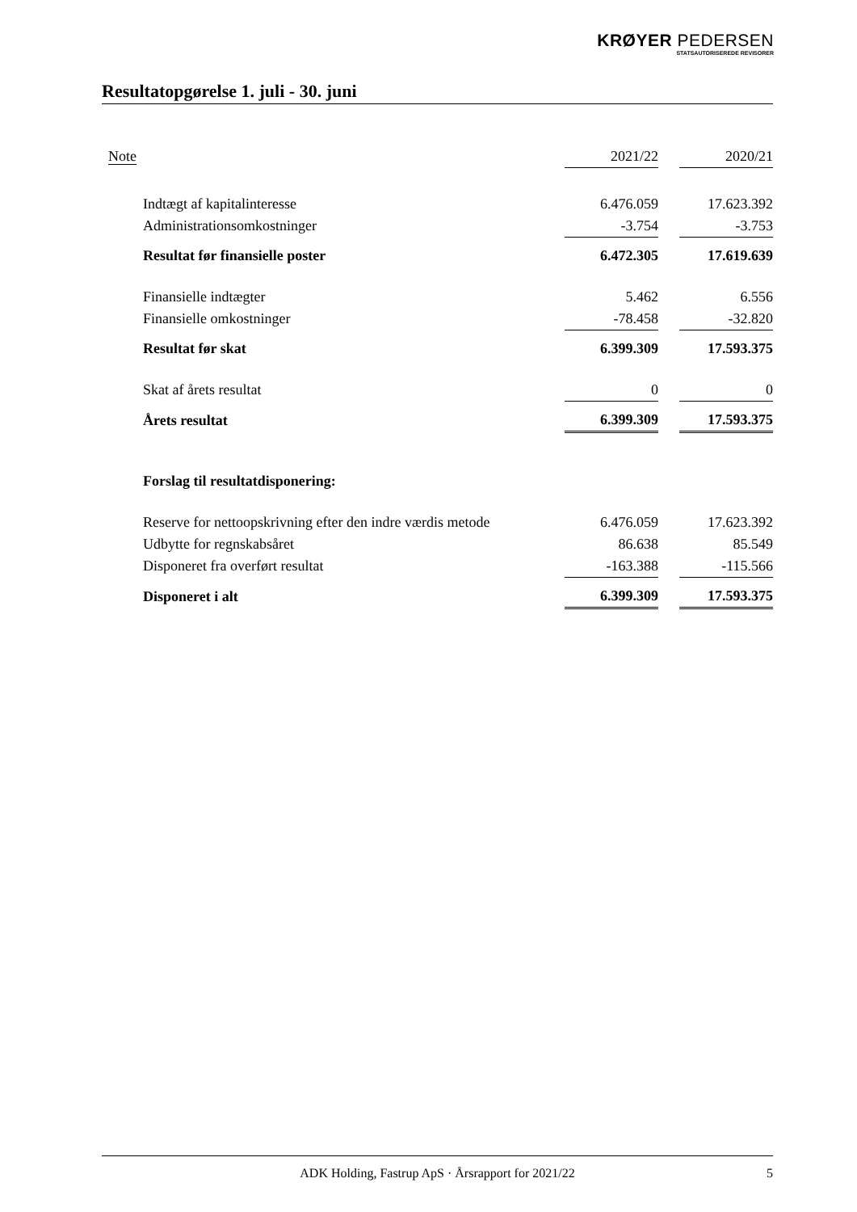KRØYER PEDERSEN
STATSAUTORISEREDE REVISORER
Resultatopgørelse 1. juli - 30. juni
| Note | 2021/22 | | 2020/21 |
| --- | --- | --- | --- |
| Indtægt af kapitalinteresse | 6.476.059 | | 17.623.392 |
| Administrationsomkostninger | -3.754 | | -3.753 |
| Resultat før finansielle poster | 6.472.305 | | 17.619.639 |
| Finansielle indtægter | 5.462 | | 6.556 |
| Finansielle omkostninger | -78.458 | | -32.820 |
| Resultat før skat | 6.399.309 | | 17.593.375 |
| Skat af årets resultat | 0 | | 0 |
| Årets resultat | 6.399.309 | | 17.593.375 |
| Forslag til resultatdisponering: | | | |
| Reserve for nettoopskrivning efter den indre værdis metode | 6.476.059 | | 17.623.392 |
| Udbytte for regnskabsåret | 86.638 | | 85.549 |
| Disponeret fra overført resultat | -163.388 | | -115.566 |
| Disponeret i alt | 6.399.309 | | 17.593.375 |
ADK Holding, Fastrup ApS · Årsrapport for 2021/22 5